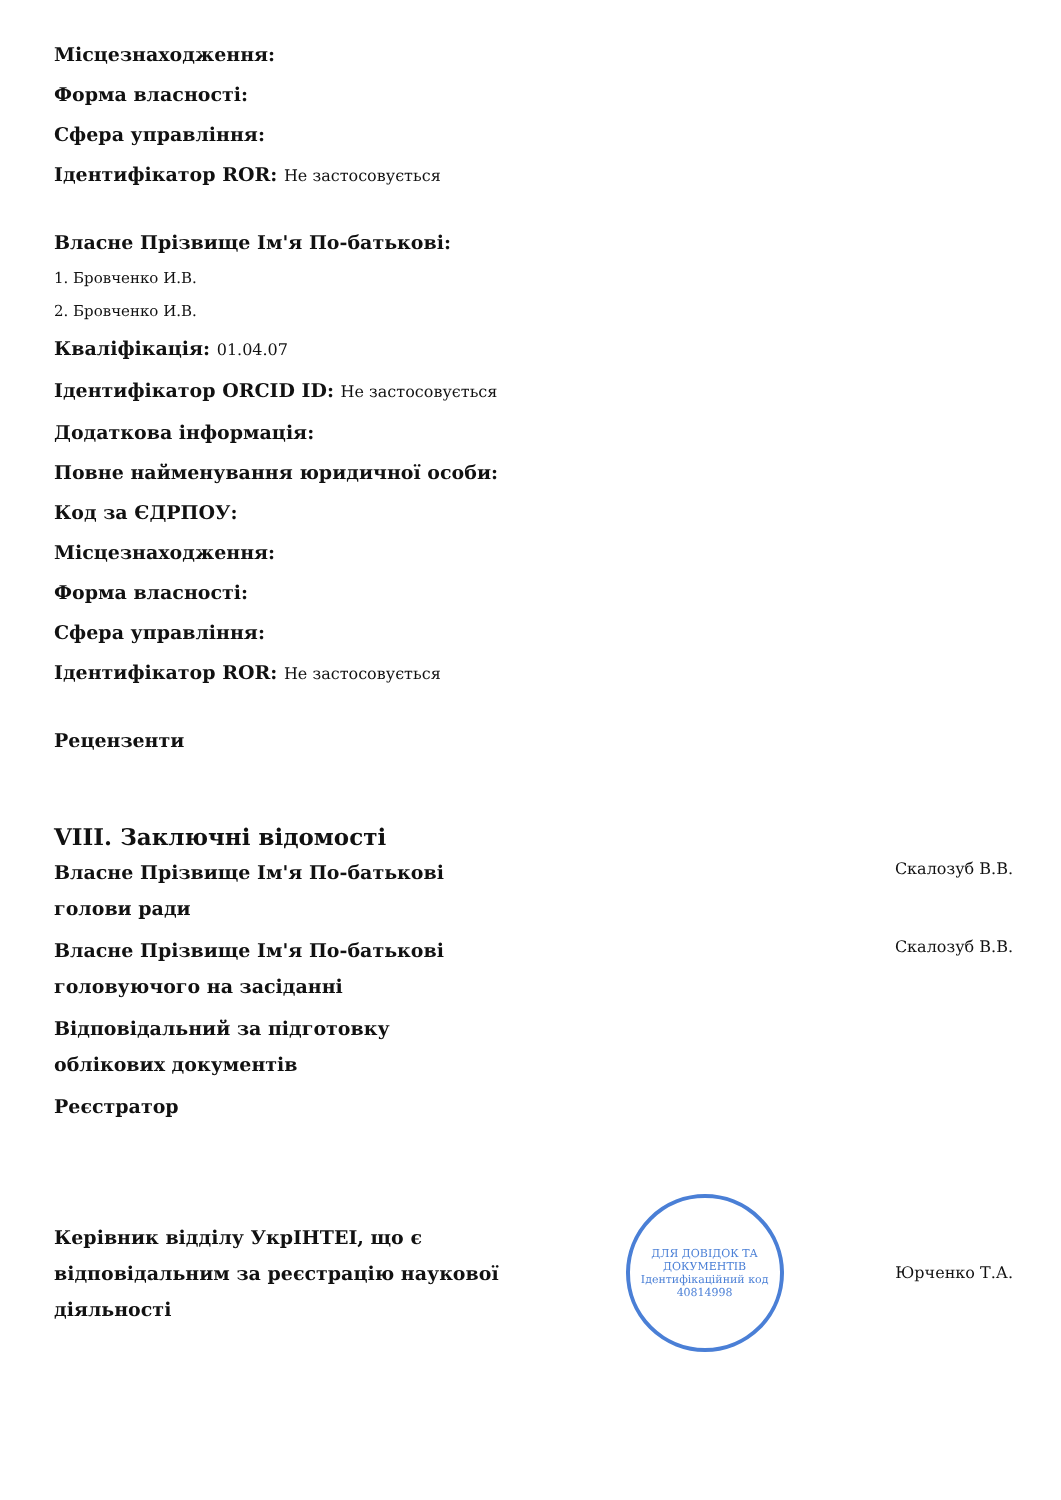Місцезнаходження:
Форма власності:
Сфера управління:
Ідентифікатор ROR: Не застосовується
Власне Прізвище Ім'я По-батькові:
1. Бровченко И.В.
2. Бровченко И.В.
Кваліфікація: 01.04.07
Ідентифікатор ORCID ID: Не застосовується
Додаткова інформація:
Повне найменування юридичної особи:
Код за ЄДРПОУ:
Місцезнаходження:
Форма власності:
Сфера управління:
Ідентифікатор ROR: Не застосовується
Рецензенти
VIII. Заключні відомості
Власне Прізвище Ім'я По-батькові голови ради
Скалозуб В.В.
Власне Прізвище Ім'я По-батькові головуючого на засіданні
Скалозуб В.В.
Відповідальний за підготовку облікових документів
Реєстратор
Керівник відділу УкрІНТЕІ, що є відповідальним за реєстрацію наукової діяльності
ДЛЯ ДОВІДОК ТА ДОКУМЕНТІВ
Ідентифікаційний код 40814998
Юрченко Т.А.